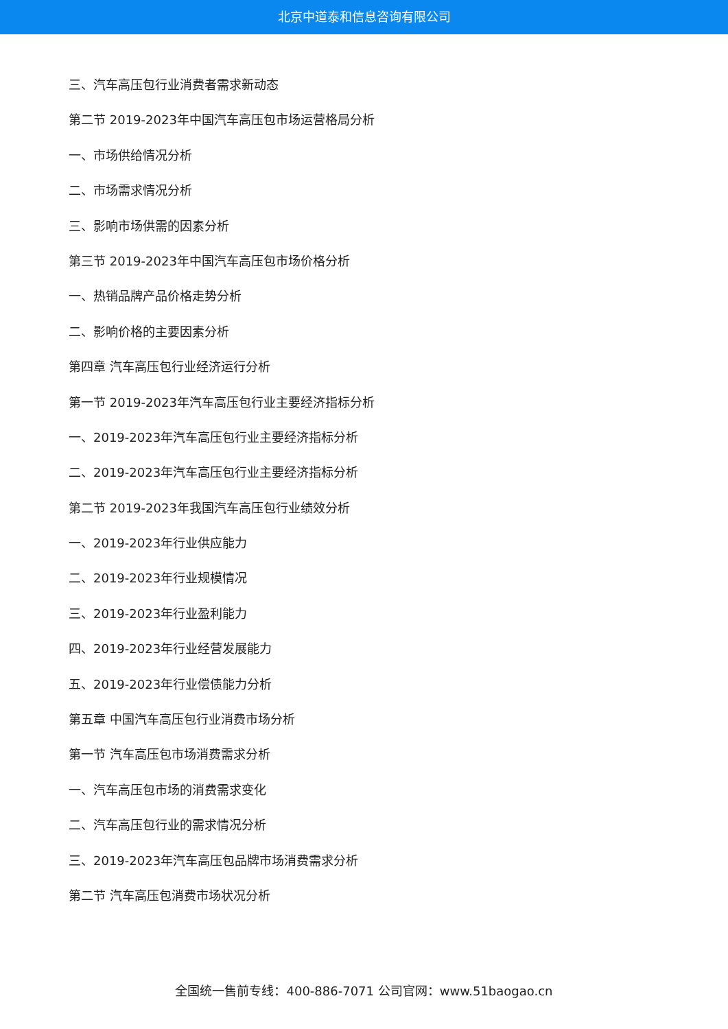北京中道泰和信息咨询有限公司
三、汽车高压包行业消费者需求新动态
第二节 2019-2023年中国汽车高压包市场运营格局分析
一、市场供给情况分析
二、市场需求情况分析
三、影响市场供需的因素分析
第三节 2019-2023年中国汽车高压包市场价格分析
一、热销品牌产品价格走势分析
二、影响价格的主要因素分析
第四章 汽车高压包行业经济运行分析
第一节 2019-2023年汽车高压包行业主要经济指标分析
一、2019-2023年汽车高压包行业主要经济指标分析
二、2019-2023年汽车高压包行业主要经济指标分析
第二节 2019-2023年我国汽车高压包行业绩效分析
一、2019-2023年行业供应能力
二、2019-2023年行业规模情况
三、2019-2023年行业盈利能力
四、2019-2023年行业经营发展能力
五、2019-2023年行业偿债能力分析
第五章 中国汽车高压包行业消费市场分析
第一节 汽车高压包市场消费需求分析
一、汽车高压包市场的消费需求变化
二、汽车高压包行业的需求情况分析
三、2019-2023年汽车高压包品牌市场消费需求分析
第二节 汽车高压包消费市场状况分析
全国统一售前专线：400-886-7071 公司官网：www.51baogao.cn